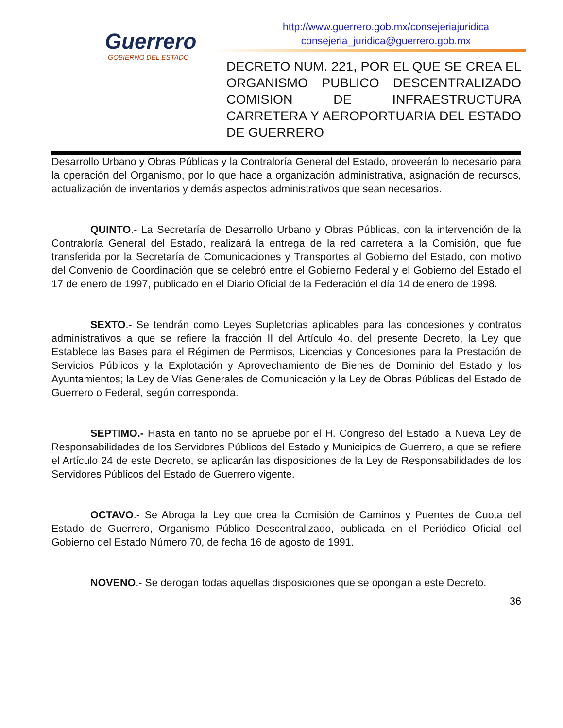Guerrero
GOBIERNO DEL ESTADO
http://www.guerrero.gob.mx/consejeriajuridica
consejeria_juridica@guerrero.gob.mx
DECRETO NUM. 221, POR EL QUE SE CREA EL ORGANISMO PUBLICO DESCENTRALIZADO COMISION DE INFRAESTRUCTURA CARRETERA Y AEROPORTUARIA DEL ESTADO DE GUERRERO
Desarrollo Urbano y Obras Públicas y la Contraloría General del Estado, proveerán lo necesario para la operación del Organismo, por lo que hace a organización administrativa, asignación de recursos, actualización de inventarios y demás aspectos administrativos que sean necesarios.
QUINTO.- La Secretaría de Desarrollo Urbano y Obras Públicas, con la intervención de la Contraloría General del Estado, realizará la entrega de la red carretera a la Comisión, que fue transferida por la Secretaría de Comunicaciones y Transportes al Gobierno del Estado, con motivo del Convenio de Coordinación que se celebró entre el Gobierno Federal y el Gobierno del Estado el 17 de enero de 1997, publicado en el Diario Oficial de la Federación el día 14 de enero de 1998.
SEXTO.- Se tendrán como Leyes Supletorias aplicables para las concesiones y contratos administrativos a que se refiere la fracción II del Artículo 4o. del presente Decreto, la Ley que Establece las Bases para el Régimen de Permisos, Licencias y Concesiones para la Prestación de Servicios Públicos y la Explotación y Aprovechamiento de Bienes de Dominio del Estado y los Ayuntamientos; la Ley de Vías Generales de Comunicación y la Ley de Obras Públicas del Estado de Guerrero o Federal, según corresponda.
SEPTIMO.- Hasta en tanto no se apruebe por el H. Congreso del Estado la Nueva Ley de Responsabilidades de los Servidores Públicos del Estado y Municipios de Guerrero, a que se refiere el Artículo 24 de este Decreto, se aplicarán las disposiciones de la Ley de Responsabilidades de los Servidores Públicos del Estado de Guerrero vigente.
OCTAVO.- Se Abroga la Ley que crea la Comisión de Caminos y Puentes de Cuota del Estado de Guerrero, Organismo Público Descentralizado, publicada en el Periódico Oficial del Gobierno del Estado Número 70, de fecha 16 de agosto de 1991.
NOVENO.- Se derogan todas aquellas disposiciones que se opongan a este Decreto.
36